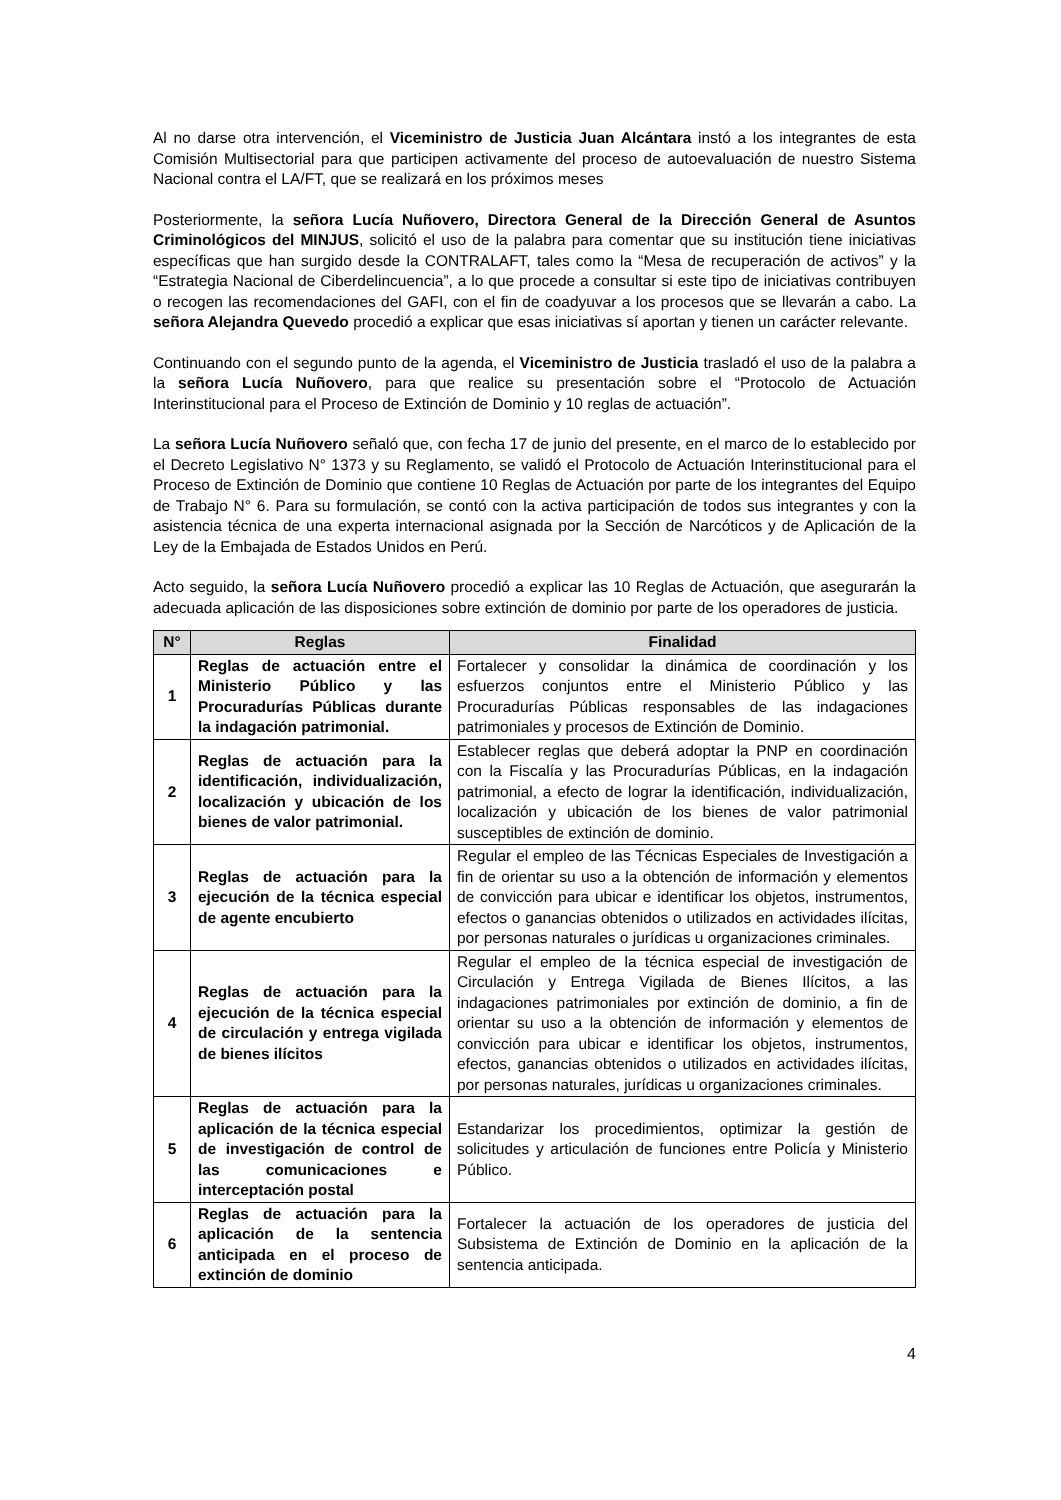Al no darse otra intervención, el Viceministro de Justicia Juan Alcántara instó a los integrantes de esta Comisión Multisectorial para que participen activamente del proceso de autoevaluación de nuestro Sistema Nacional contra el LA/FT, que se realizará en los próximos meses
Posteriormente, la señora Lucía Nuñovero, Directora General de la Dirección General de Asuntos Criminológicos del MINJUS, solicitó el uso de la palabra para comentar que su institución tiene iniciativas específicas que han surgido desde la CONTRALAFT, tales como la “Mesa de recuperación de activos” y la “Estrategia Nacional de Ciberdelincuencia”, a lo que procede a consultar si este tipo de iniciativas contribuyen o recogen las recomendaciones del GAFI, con el fin de coadyuvar a los procesos que se llevarán a cabo. La señora Alejandra Quevedo procedió a explicar que esas iniciativas sí aportan y tienen un carácter relevante.
Continuando con el segundo punto de la agenda, el Viceministro de Justicia trasladó el uso de la palabra a la señora Lucía Nuñovero, para que realice su presentación sobre el “Protocolo de Actuación Interinstitucional para el Proceso de Extinción de Dominio y 10 reglas de actuación”.
La señora Lucía Nuñovero señaló que, con fecha 17 de junio del presente, en el marco de lo establecido por el Decreto Legislativo N° 1373 y su Reglamento, se validó el Protocolo de Actuación Interinstitucional para el Proceso de Extinción de Dominio que contiene 10 Reglas de Actuación por parte de los integrantes del Equipo de Trabajo N° 6. Para su formulación, se contó con la activa participación de todos sus integrantes y con la asistencia técnica de una experta internacional asignada por la Sección de Narcóticos y de Aplicación de la Ley de la Embajada de Estados Unidos en Perú.
Acto seguido, la señora Lucía Nuñovero procedió a explicar las 10 Reglas de Actuación, que asegurarán la adecuada aplicación de las disposiciones sobre extinción de dominio por parte de los operadores de justicia.
| N° | Reglas | Finalidad |
| --- | --- | --- |
| 1 | Reglas de actuación entre el Ministerio Público y las Procuradurías Públicas durante la indagación patrimonial. | Fortalecer y consolidar la dinámica de coordinación y los esfuerzos conjuntos entre el Ministerio Público y las Procuradurías Públicas responsables de las indagaciones patrimoniales y procesos de Extinción de Dominio. |
| 2 | Reglas de actuación para la identificación, individualización, localización y ubicación de los bienes de valor patrimonial. | Establecer reglas que deberá adoptar la PNP en coordinación con la Fiscalía y las Procuradurías Públicas, en la indagación patrimonial, a efecto de lograr la identificación, individualización, localización y ubicación de los bienes de valor patrimonial susceptibles de extinción de dominio. |
| 3 | Reglas de actuación para la ejecución de la técnica especial de agente encubierto | Regular el empleo de las Técnicas Especiales de Investigación a fin de orientar su uso a la obtención de información y elementos de convicción para ubicar e identificar los objetos, instrumentos, efectos o ganancias obtenidos o utilizados en actividades ilícitas, por personas naturales o jurídicas u organizaciones criminales. |
| 4 | Reglas de actuación para la ejecución de la técnica especial de circulación y entrega vigilada de bienes ilícitos | Regular el empleo de la técnica especial de investigación de Circulación y Entrega Vigilada de Bienes Ilícitos, a las indagaciones patrimoniales por extinción de dominio, a fin de orientar su uso a la obtención de información y elementos de convicción para ubicar e identificar los objetos, instrumentos, efectos, ganancias obtenidos o utilizados en actividades ilícitas, por personas naturales, jurídicas u organizaciones criminales. |
| 5 | Reglas de actuación para la aplicación de la técnica especial de investigación de control de las comunicaciones e interceptación postal | Estandarizar los procedimientos, optimizar la gestión de solicitudes y articulación de funciones entre Policía y Ministerio Público. |
| 6 | Reglas de actuación para la aplicación de la sentencia anticipada en el proceso de extinción de dominio | Fortalecer la actuación de los operadores de justicia del Subsistema de Extinción de Dominio en la aplicación de la sentencia anticipada. |
4